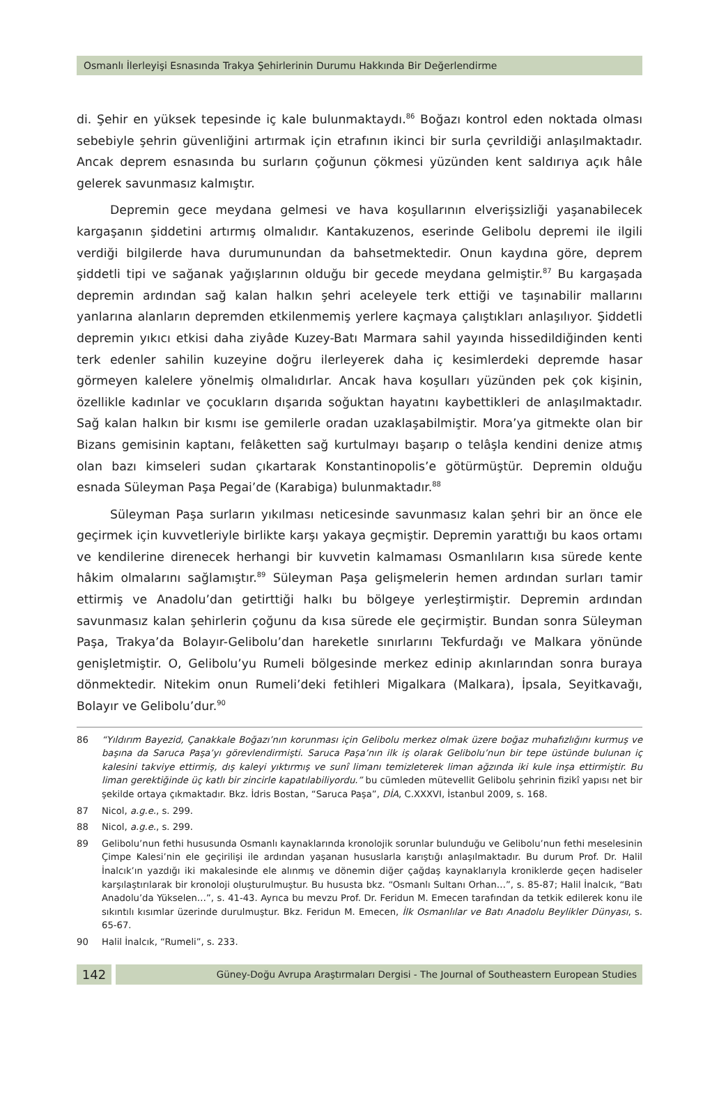Osmanlı İlerleyişi Esnasında Trakya Şehirlerinin Durumu Hakkında Bir Değerlendirme
di. Şehir en yüksek tepesinde iç kale bulunmaktaydı.<sup>86</sup> Boğazı kontrol eden noktada olması sebebiyle şehrin güvenliğini artırmak için etrafının ikinci bir surla çevrildiği anlaşılmaktadır. Ancak deprem esnasında bu surların çoğunun çökmesi yüzünden kent saldırıya açık hâle gelerek savunmasız kalmıştır.
Depremin gece meydana gelmesi ve hava koşullarının elverişsizliği yaşanabilecek kargaşanın şiddetini artırmış olmalıdır. Kantakuzenos, eserinde Gelibolu depremi ile ilgili verdiği bilgilerde hava durumunundan da bahsetmektedir. Onun kaydına göre, deprem şiddetli tipi ve sağanak yağışlarının olduğu bir gecede meydana gelmiştir.<sup>87</sup> Bu kargaşada depremin ardından sağ kalan halkın şehri aceleyele terk ettiği ve taşınabilir mallarını yanlarına alanların depremden etkilenmemiş yerlere kaçmaya çalıştıkları anlaşılıyor. Şiddetli depremin yıkıcı etkisi daha ziyâde Kuzey-Batı Marmara sahil yayında hissedildiğinden kenti terk edenler sahilin kuzeyine doğru ilerleyerek daha iç kesimlerdeki depremde hasar görmeyen kalelere yönelmiş olmalıdırlar. Ancak hava koşulları yüzünden pek çok kişinin, özellikle kadınlar ve çocukların dışarıda soğuktan hayatını kaybettikleri de anlaşılmaktadır. Sağ kalan halkın bir kısmı ise gemilerle oradan uzaklaşabilmiştir. Mora’ya gitmekte olan bir Bizans gemisinin kaptanı, felâketten sağ kurtulmayı başarıp o telâşla kendini denize atmış olan bazı kimseleri sudan çıkartarak Konstantinopolis’e götürmüştür. Depremin olduğu esnada Süleyman Paşa Pegai’de (Karabiga) bulunmaktadır.<sup>88</sup>
Süleyman Paşa surların yıkılması neticesinde savunmasız kalan şehri bir an önce ele geçirmek için kuvvetleriyle birlikte karşı yakaya geçmiştir. Depremin yarattığı bu kaos ortamı ve kendilerine direnecek herhangi bir kuvvetin kalmaması Osmanlıların kısa sürede kente hâkim olmalarını sağlamıştır.<sup>89</sup> Süleyman Paşa gelişmelerin hemen ardından surları tamir ettirmiş ve Anadolu’dan getirttiği halkı bu bölgeye yerleştirmiştir. Depremin ardından savunmasız kalan şehirlerin çoğunu da kısa sürede ele geçirmiştir. Bundan sonra Süleyman Paşa, Trakya’da Bolayır-Gelibolu’dan hareketle sınırlarını Tekfurdağı ve Malkara yönünde genişletmiştir. O, Gelibolu’yu Rumeli bölgesinde merkez edinip akınlarından sonra buraya dönmektedir. Nitekim onun Rumeli’deki fetihleri Migalkara (Malkara), İpsala, Seyitkavağı, Bolayır ve Gelibolu’dur.<sup>90</sup>
86 “Yıldırım Bayezid, Çanakkale Boğazı’nın korunması için Gelibolu merkez olmak üzere boğaz muhafızlığını kurmuş ve başına da Saruca Paşa’yı görevlendirmişti. Saruca Paşa’nın ilk iş olarak Gelibolu’nun bir tepe üstünde bulunan iç kalesini takviye ettirmiş, dış kaleyi yıktırmış ve sunî limanı temizleterek liman ağzında iki kule inşa ettirmiştir. Bu liman gerektiğinde üç katlı bir zincirle kapatılabiliyordu.” bu cümleden mütevellit Gelibolu şehrinin fizikî yapısı net bir şekilde ortaya çıkmaktadır. Bkz. İdris Bostan, “Saruca Paşa”, DİA, C.XXXVI, İstanbul 2009, s. 168.
87 Nicol, a.g.e., s. 299.
88 Nicol, a.g.e., s. 299.
89 Gelibolu’nun fethi hususunda Osmanlı kaynaklarında kronolojik sorunlar bulunduğu ve Gelibolu’nun fethi meselesinin Çimpe Kalesi’nin ele geçirilişi ile ardından yaşanan hususlarla karıştığı anlaşılmaktadır. Bu durum Prof. Dr. Halil İnalcık’ın yazdığı iki makalesinde ele alınmış ve dönemin diğer çağdaş kaynaklarıyla kroniklerde geçen hadiseler karşılaştırılarak bir kronoloji oluşturulmuştur. Bu hususta bkz. “Osmanlı Sultanı Orhan…”, s. 85-87; Halil İnalcık, “Batı Anadolu’da Yükselen…”, s. 41-43. Ayrıca bu mevzu Prof. Dr. Feridun M. Emecen tarafından da tetkik edilerek konu ile sıkıntılı kısımlar üzerinde durulmuştur. Bkz. Feridun M. Emecen, İlk Osmanlılar ve Batı Anadolu Beylikler Dünyası, s. 65-67.
90 Halil İnalcık, “Rumeli”, s. 233.
142
Güney-Doğu Avrupa Araştırmaları Dergisi - The Journal of Southeastern European Studies